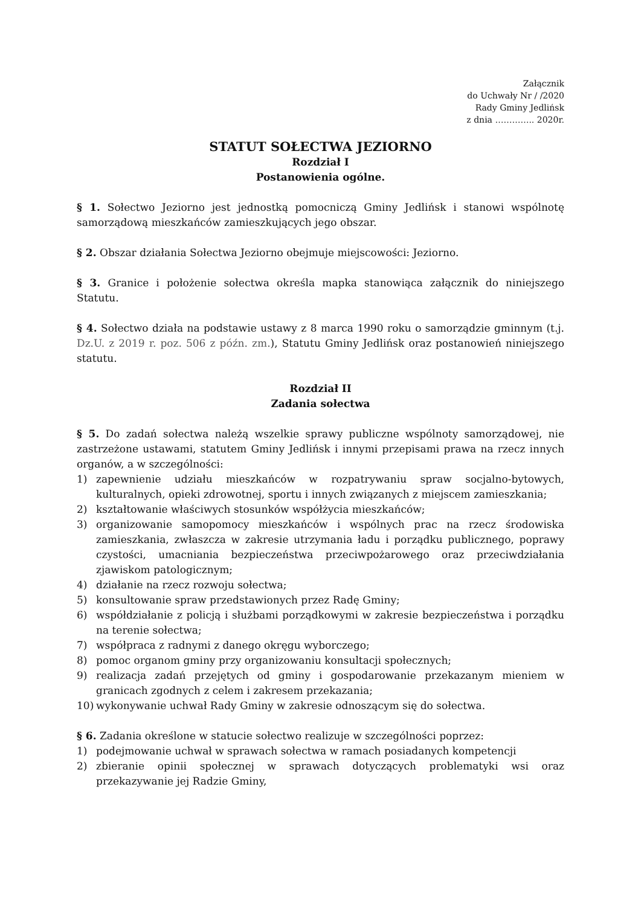Załącznik
do Uchwały Nr / /2020
Rady Gminy Jedlińsk
z dnia ………….. 2020r.
STATUT SOŁECTWA JEZIORNO
Rozdział I
Postanowienia ogólne.
§ 1. Sołectwo Jeziorno jest jednostką pomocniczą Gminy Jedlińsk i stanowi wspólnotę samorządową mieszkańców zamieszkujących jego obszar.
§ 2. Obszar działania Sołectwa Jeziorno obejmuje miejscowości: Jeziorno.
§ 3. Granice i położenie sołectwa określa mapka stanowiąca załącznik do niniejszego Statutu.
§ 4. Sołectwo działa na podstawie ustawy z 8 marca 1990 roku o samorządzie gminnym (t.j. Dz.U. z 2019 r. poz. 506 z późn. zm.), Statutu Gminy Jedlińsk oraz postanowień niniejszego statutu.
Rozdział II
Zadania sołectwa
§ 5. Do zadań sołectwa należą wszelkie sprawy publiczne wspólnoty samorządowej, nie zastrzeżone ustawami, statutem Gminy Jedlińsk i innymi przepisami prawa na rzecz innych organów, a w szczególności:
1) zapewnienie udziału mieszkańców w rozpatrywaniu spraw socjalno-bytowych, kulturalnych, opieki zdrowotnej, sportu i innych związanych z miejscem zamieszkania;
2) kształtowanie właściwych stosunków współżycia mieszkańców;
3) organizowanie samopomocy mieszkańców i wspólnych prac na rzecz środowiska zamieszkania, zwłaszcza w zakresie utrzymania ładu i porządku publicznego, poprawy czystości, umacniania bezpieczeństwa przeciwpożarowego oraz przeciwdziałania zjawiskom patologicznym;
4) działanie na rzecz rozwoju sołectwa;
5) konsultowanie spraw przedstawionych przez Radę Gminy;
6) współdziałanie z policją i służbami porządkowymi w zakresie bezpieczeństwa i porządku na terenie sołectwa;
7) współpraca z radnymi z danego okręgu wyborczego;
8) pomoc organom gminy przy organizowaniu konsultacji społecznych;
9) realizacja zadań przejętych od gminy i gospodarowanie przekazanym mieniem w granicach zgodnych z celem i zakresem przekazania;
10) wykonywanie uchwał Rady Gminy w zakresie odnoszącym się do sołectwa.
§ 6. Zadania określone w statucie sołectwo realizuje w szczególności poprzez:
1) podejmowanie uchwał w sprawach sołectwa w ramach posiadanych kompetencji
2) zbieranie opinii społecznej w sprawach dotyczących problematyki wsi oraz przekazywanie jej Radzie Gminy,